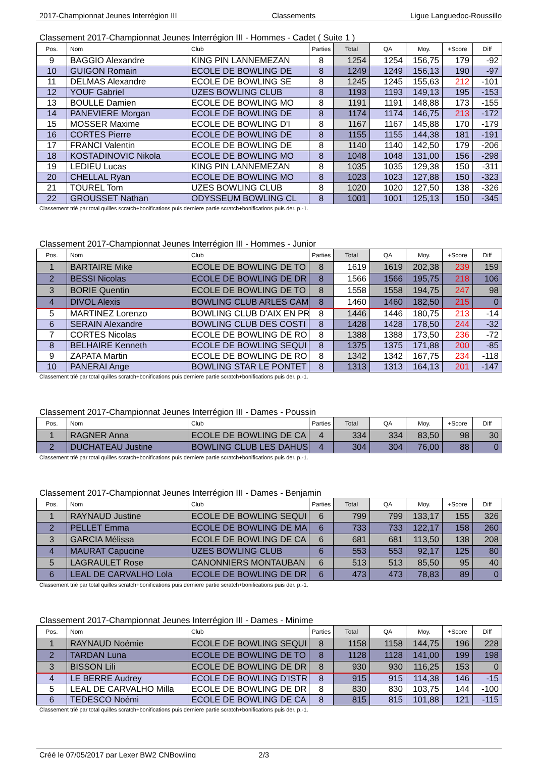2017-Championnat Jeunes Interrégion III Classements Ligue Languedoc-Roussillo
Classement 2017-Championnat Jeunes Interrégion III - Hommes - Cadet ( Suite 1 )
| Pos. | Nom | Club | Parties | Total | QA | Moy. | +Score | Diff |
| --- | --- | --- | --- | --- | --- | --- | --- | --- |
| 9 | BAGGIO Alexandre | KING PIN LANNEMEZAN | 8 | 1254 | 1254 | 156,75 | 179 | -92 |
| 10 | GUIGON Romain | ECOLE DE BOWLING DE | 8 | 1249 | 1249 | 156,13 | 190 | -97 |
| 11 | DELMAS Alexandre | ECOLE DE BOWLING SE | 8 | 1245 | 1245 | 155,63 | 212 | -101 |
| 12 | YOUF Gabriel | UZES BOWLING CLUB | 8 | 1193 | 1193 | 149,13 | 195 | -153 |
| 13 | BOULLE Damien | ECOLE DE BOWLING MO | 8 | 1191 | 1191 | 148,88 | 173 | -155 |
| 14 | PANEVIERE Morgan | ECOLE DE BOWLING DE | 8 | 1174 | 1174 | 146,75 | 213 | -172 |
| 15 | MOSSER Maxime | ECOLE DE BOWLING D'I | 8 | 1167 | 1167 | 145,88 | 170 | -179 |
| 16 | CORTES Pierre | ECOLE DE BOWLING DE | 8 | 1155 | 1155 | 144,38 | 181 | -191 |
| 17 | FRANCI Valentin | ECOLE DE BOWLING DE | 8 | 1140 | 1140 | 142,50 | 179 | -206 |
| 18 | KOSTADINOVIC Nikola | ECOLE DE BOWLING MO | 8 | 1048 | 1048 | 131,00 | 156 | -298 |
| 19 | LEDIEU Lucas | KING PIN LANNEMEZAN | 8 | 1035 | 1035 | 129,38 | 150 | -311 |
| 20 | CHELLAL Ryan | ECOLE DE BOWLING MO | 8 | 1023 | 1023 | 127,88 | 150 | -323 |
| 21 | TOUREL Tom | UZES BOWLING CLUB | 8 | 1020 | 1020 | 127,50 | 138 | -326 |
| 22 | GROUSSET Nathan | ODYSSEUM BOWLING CL | 8 | 1001 | 1001 | 125,13 | 150 | -345 |
Classement trié par total quilles scratch+bonifications puis derniere partie scratch+bonifications puis der. p.-1.
Classement 2017-Championnat Jeunes Interrégion III - Hommes - Junior
| Pos. | Nom | Club | Parties | Total | QA | Moy. | +Score | Diff |
| --- | --- | --- | --- | --- | --- | --- | --- | --- |
| 1 | BARTAIRE Mike | ECOLE DE BOWLING DE TO | 8 | 1619 | 1619 | 202,38 | 239 | 159 |
| 2 | BESSI Nicolas | ECOLE DE BOWLING DE DR | 8 | 1566 | 1566 | 195,75 | 218 | 106 |
| 3 | BORIE Quentin | ECOLE DE BOWLING DE TO | 8 | 1558 | 1558 | 194,75 | 247 | 98 |
| 4 | DIVOL Alexis | BOWLING CLUB ARLES CAM | 8 | 1460 | 1460 | 182,50 | 215 | 0 |
| 5 | MARTINEZ Lorenzo | BOWLING CLUB D'AIX EN PR | 8 | 1446 | 1446 | 180,75 | 213 | -14 |
| 6 | SERAIN Alexandre | BOWLING CLUB DES COSTI | 8 | 1428 | 1428 | 178,50 | 244 | -32 |
| 7 | CORTES Nicolas | ECOLE DE BOWLING DE RO | 8 | 1388 | 1388 | 173,50 | 236 | -72 |
| 8 | BELHAIRE Kenneth | ECOLE DE BOWLING SEQUI | 8 | 1375 | 1375 | 171,88 | 200 | -85 |
| 9 | ZAPATA Martin | ECOLE DE BOWLING DE RO | 8 | 1342 | 1342 | 167,75 | 234 | -118 |
| 10 | PANERAI Ange | BOWLING STAR LE PONTET | 8 | 1313 | 1313 | 164,13 | 201 | -147 |
Classement trié par total quilles scratch+bonifications puis derniere partie scratch+bonifications puis der. p.-1.
Classement 2017-Championnat Jeunes Interrégion III - Dames - Poussin
| Pos. | Nom | Club | Parties | Total | QA | Moy. | +Score | Diff |
| --- | --- | --- | --- | --- | --- | --- | --- | --- |
| 1 | RAGNER Anna | ECOLE DE BOWLING DE CA | 4 | 334 | 334 | 83,50 | 98 | 30 |
| 2 | DUCHATEAU Justine | BOWLING CLUB LES DAHUS | 4 | 304 | 304 | 76,00 | 88 | 0 |
Classement trié par total quilles scratch+bonifications puis derniere partie scratch+bonifications puis der. p.-1.
Classement 2017-Championnat Jeunes Interrégion III - Dames - Benjamin
| Pos. | Nom | Club | Parties | Total | QA | Moy. | +Score | Diff |
| --- | --- | --- | --- | --- | --- | --- | --- | --- |
| 1 | RAYNAUD Justine | ECOLE DE BOWLING SEQUI | 6 | 799 | 799 | 133,17 | 155 | 326 |
| 2 | PELLET Emma | ECOLE DE BOWLING DE MA | 6 | 733 | 733 | 122,17 | 158 | 260 |
| 3 | GARCIA Mélissa | ECOLE DE BOWLING DE CA | 6 | 681 | 681 | 113,50 | 138 | 208 |
| 4 | MAURAT Capucine | UZES BOWLING CLUB | 6 | 553 | 553 | 92,17 | 125 | 80 |
| 5 | LAGRAULET Rose | CANONNIERS MONTAUBAN | 6 | 513 | 513 | 85,50 | 95 | 40 |
| 6 | LEAL DE CARVALHO Lola | ECOLE DE BOWLING DE DR | 6 | 473 | 473 | 78,83 | 89 | 0 |
Classement trié par total quilles scratch+bonifications puis derniere partie scratch+bonifications puis der. p.-1.
Classement 2017-Championnat Jeunes Interrégion III - Dames - Minime
| Pos. | Nom | Club | Parties | Total | QA | Moy. | +Score | Diff |
| --- | --- | --- | --- | --- | --- | --- | --- | --- |
| 1 | RAYNAUD Noémie | ECOLE DE BOWLING SEQUI | 8 | 1158 | 1158 | 144,75 | 196 | 228 |
| 2 | TARDAN Luna | ECOLE DE BOWLING DE TO | 8 | 1128 | 1128 | 141,00 | 199 | 198 |
| 3 | BISSON Lili | ECOLE DE BOWLING DE DR | 8 | 930 | 930 | 116,25 | 153 | 0 |
| 4 | LE BERRE Audrey | ECOLE DE BOWLING D'ISTR | 8 | 915 | 915 | 114,38 | 146 | -15 |
| 5 | LEAL DE CARVALHO Milla | ECOLE DE BOWLING DE DR | 8 | 830 | 830 | 103,75 | 144 | -100 |
| 6 | TEDESCO Noémi | ECOLE DE BOWLING DE CA | 8 | 815 | 815 | 101,88 | 121 | -115 |
Classement trié par total quilles scratch+bonifications puis derniere partie scratch+bonifications puis der. p.-1.
Créé le 07/05/2017 par Lexer BW2 CNBowling 2/3